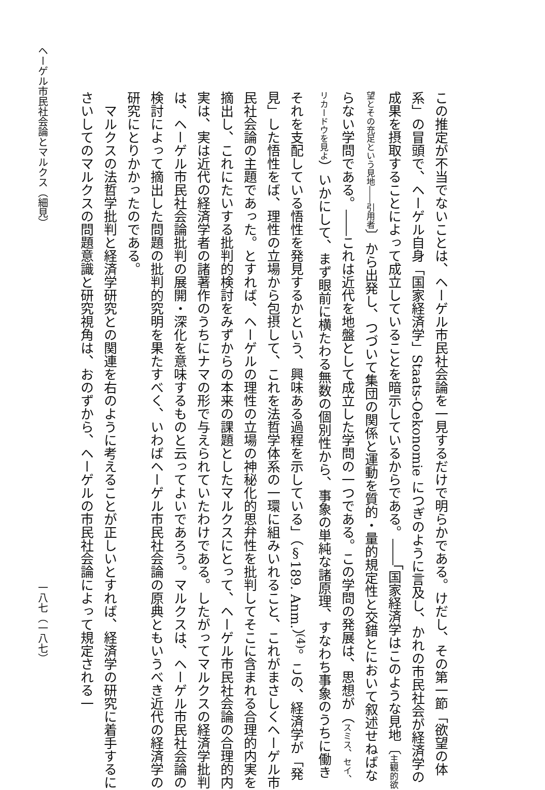この推定が不当でないことは、ヘーゲル市民社会論を一見するだけで明らかである。けだし、その第一節「欲望の体系」の冒頭で、ヘーゲル自身「国家経済学」Staats-Oekonomie につぎのように言及し、かれの市民社会が経済学の成果を摂取することによって成立していることを暗示しているからである。――「国家経済学はこのような見地〔主観的欲望とその充足という見地――引用者〕から出発し、つづいて集団の関係と運動を質的・量的規定性と交錯とにおいて叙述せねばならない学問である。――これは近代を地盤として成立した学問の一つである。この学問の発展は、思想が（スミス、セイ、リカードウを見よ）いかにして、まず眼前に横たわる無数の個別性から、事象の単純な諸原理、すなわち事象のうちに働きそれを支配している悟性を発見するかという、興味ある過程を示している」（§189. Anm.）<sup>(4)</sup>。この、経済学が「発見」した悟性をば、理性の立場から包摂して、これを法哲学体系の一環に組みいれること、これがまさしくヘーゲル市民社会論の主題であった。とすれば、ヘーゲルの理性の立場の神秘化的思弁性を批判してそこに含まれる合理的内実を摘出し、これにたいする批判的検討をみずからの本来の課題としたマルクスにとって、ヘーゲル市民社会論の合理的内実は、実は近代の経済学者の諸著作のうちにナマの形で与えられていたわけである。したがってマルクスの経済学批判は、ヘーゲル市民社会論批判の展開・深化を意味するものと云ってよいであろう。マルクスは、ヘーゲル市民社会論の検討によって摘出した問題の批判的究明を果たすべく、いわばヘーゲル市民社会論の原典ともいうべき近代の経済学の研究にとりかかったのである。
マルクスの法哲学批判と経済学研究との関連を右のように考えることが正しいとすれば、経済学の研究に着手するにさいしてのマルクスの問題意識と研究視角は、おのずから、ヘーゲルの市民社会論によって規定される一
ヘーゲル市民社会論とマルクス（細見） 一八七（一八七）